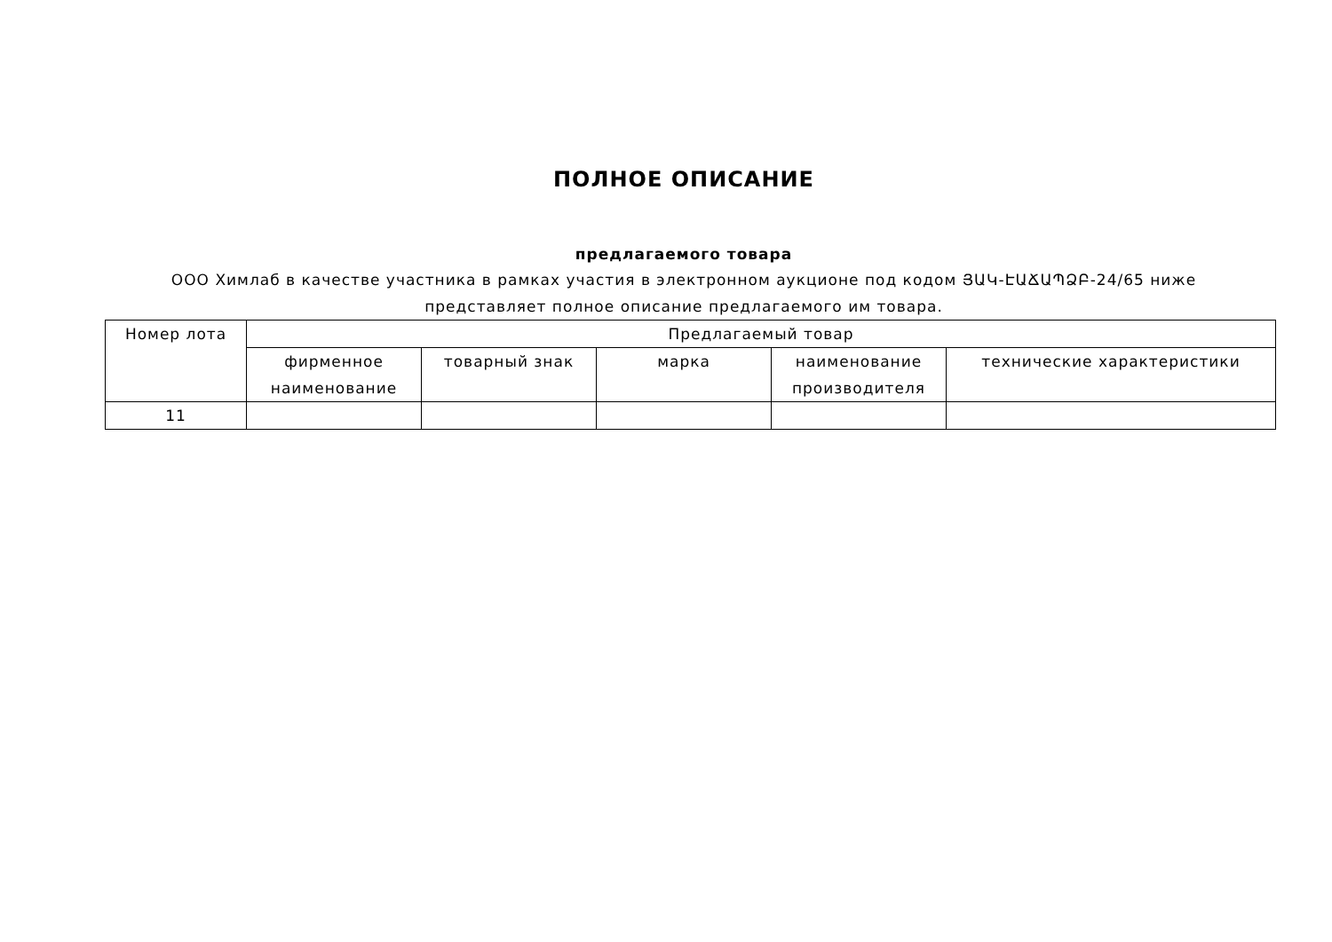ПОЛНОЕ ОПИСАНИЕ
предлагаемого товара
ООО Химлаб в качестве участника в рамках участия в электронном аукционе под кодом ՅԱԿ-ԷԱՃԱՊՁԲ-24/65 ниже представляет полное описание предлагаемого им товара.
| Номер лота | Предлагаемый товар | | | | |
| --- | --- | --- | --- | --- | --- |
| | фирменное наименование | товарный знак | марка | наименование производителя | технические характеристики |
| 11 | | | | | |